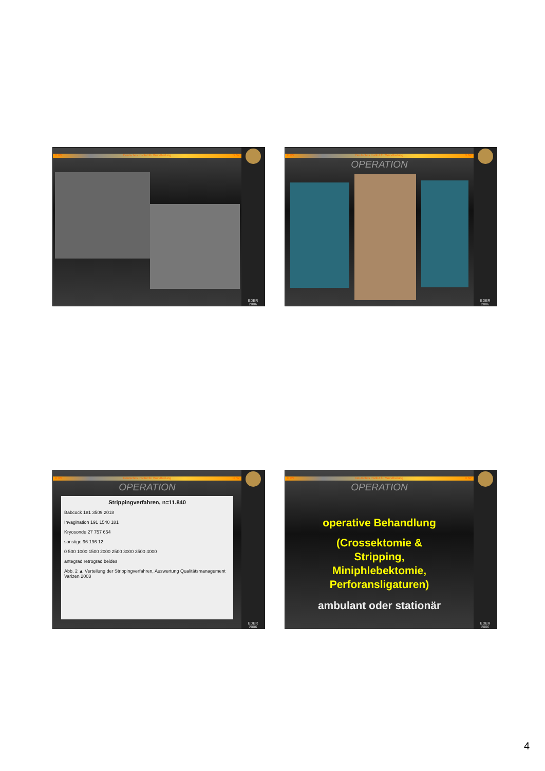D IW Deutsches Institut für Wundheilung D IW
EDER
2006
D IW Deutsches Institut für Wundheilung D IW
OPERATION
EDER
2006
D IW Deutsches Institut für Wundheilung D IW
OPERATION
Strippingverfahren, n=11.840
Babcock 181 3509 2018
Invagination 191 1540 181
Kryosonde 27 757 654
sonstige 96 196 12
0 500 1000 1500 2000 2500 3000 3500 4000
antegrad retrograd beides
Abb. 2 ▲ Verteilung der Strippingverfahren, Auswertung Qualitätsmanagement Varizen 2003
EDER
2006
D IW Deutsches Institut für Wundheilung D IW
OPERATION
operative Behandlung
(Crossektomie &
Stripping,
Miniphlebektomie,
Perforansligaturen)
ambulant oder stationär
EDER
2006
4